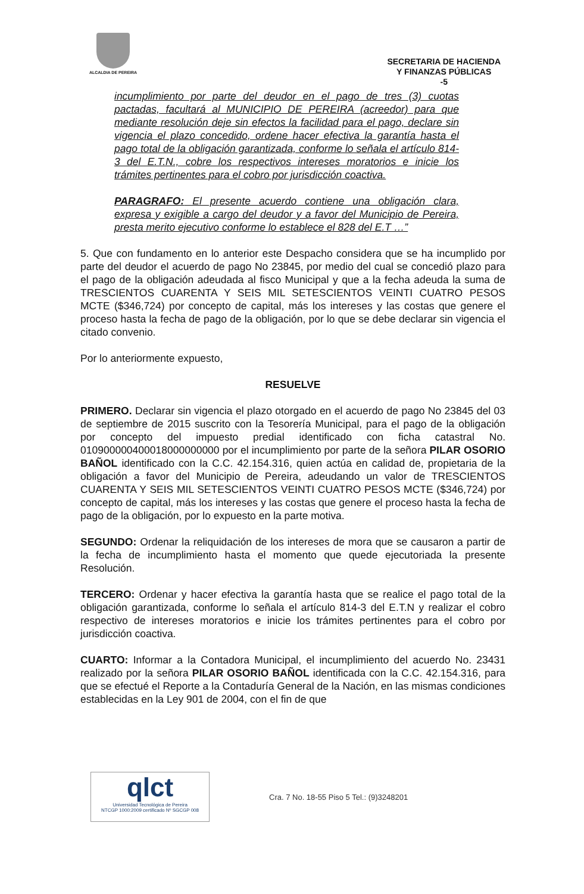ALCALDIA DE PEREIRA
SECRETARIA DE HACIENDA
Y FINANZAS PÚBLICAS
-5
incumplimiento por parte del deudor en el pago de tres (3) cuotas pactadas, facultará al MUNICIPIO DE PEREIRA (acreedor) para que mediante resolución deje sin efectos la facilidad para el pago, declare sin vigencia el plazo concedido, ordene hacer efectiva la garantía hasta el pago total de la obligación garantizada, conforme lo señala el artículo 814-3 del E.T.N., cobre los respectivos intereses moratorios e inicie los trámites pertinentes para el cobro por jurisdicción coactiva.
PARAGRAFO: El presente acuerdo contiene una obligación clara, expresa y exigible a cargo del deudor y a favor del Municipio de Pereira, presta merito ejecutivo conforme lo establece el 828 del E.T …”
5. Que con fundamento en lo anterior este Despacho considera que se ha incumplido por parte del deudor el acuerdo de pago No 23845, por medio del cual se concedió plazo para el pago de la obligación adeudada al fisco Municipal y que a la fecha adeuda la suma de TRESCIENTOS CUARENTA Y SEIS MIL SETESCIENTOS VEINTI CUATRO PESOS MCTE ($346,724) por concepto de capital, más los intereses y las costas que genere el proceso hasta la fecha de pago de la obligación, por lo que se debe declarar sin vigencia el citado convenio.
Por lo anteriormente expuesto,
RESUELVE
PRIMERO. Declarar sin vigencia el plazo otorgado en el acuerdo de pago No 23845 del 03 de septiembre de 2015 suscrito con la Tesorería Municipal, para el pago de la obligación por concepto del impuesto predial identificado con ficha catastral No. 010900000400018000000000 por el incumplimiento por parte de la señora PILAR OSORIO BAÑOL identificado con la C.C. 42.154.316, quien actúa en calidad de, propietaria de la obligación a favor del Municipio de Pereira, adeudando un valor de TRESCIENTOS CUARENTA Y SEIS MIL SETESCIENTOS VEINTI CUATRO PESOS MCTE ($346,724) por concepto de capital, más los intereses y las costas que genere el proceso hasta la fecha de pago de la obligación, por lo expuesto en la parte motiva.
SEGUNDO: Ordenar la reliquidación de los intereses de mora que se causaron a partir de la fecha de incumplimiento hasta el momento que quede ejecutoriada la presente Resolución.
TERCERO: Ordenar y hacer efectiva la garantía hasta que se realice el pago total de la obligación garantizada, conforme lo señala el artículo 814-3 del E.T.N y realizar el cobro respectivo de intereses moratorios e inicie los trámites pertinentes para el cobro por jurisdicción coactiva.
CUARTO: Informar a la Contadora Municipal, el incumplimiento del acuerdo No. 23431 realizado por la señora PILAR OSORIO BAÑOL identificada con la C.C. 42.154.316, para que se efectué el Reporte a la Contaduría General de la Nación, en las mismas condiciones establecidas en la Ley 901 de 2004, con el fin de que
qlct
Universidad Tecnológica de Pereira
NTCGP 1000:2009 certificado Nº SGCGP 008
Cra. 7 No. 18-55 Piso 5 Tel.: (9)3248201